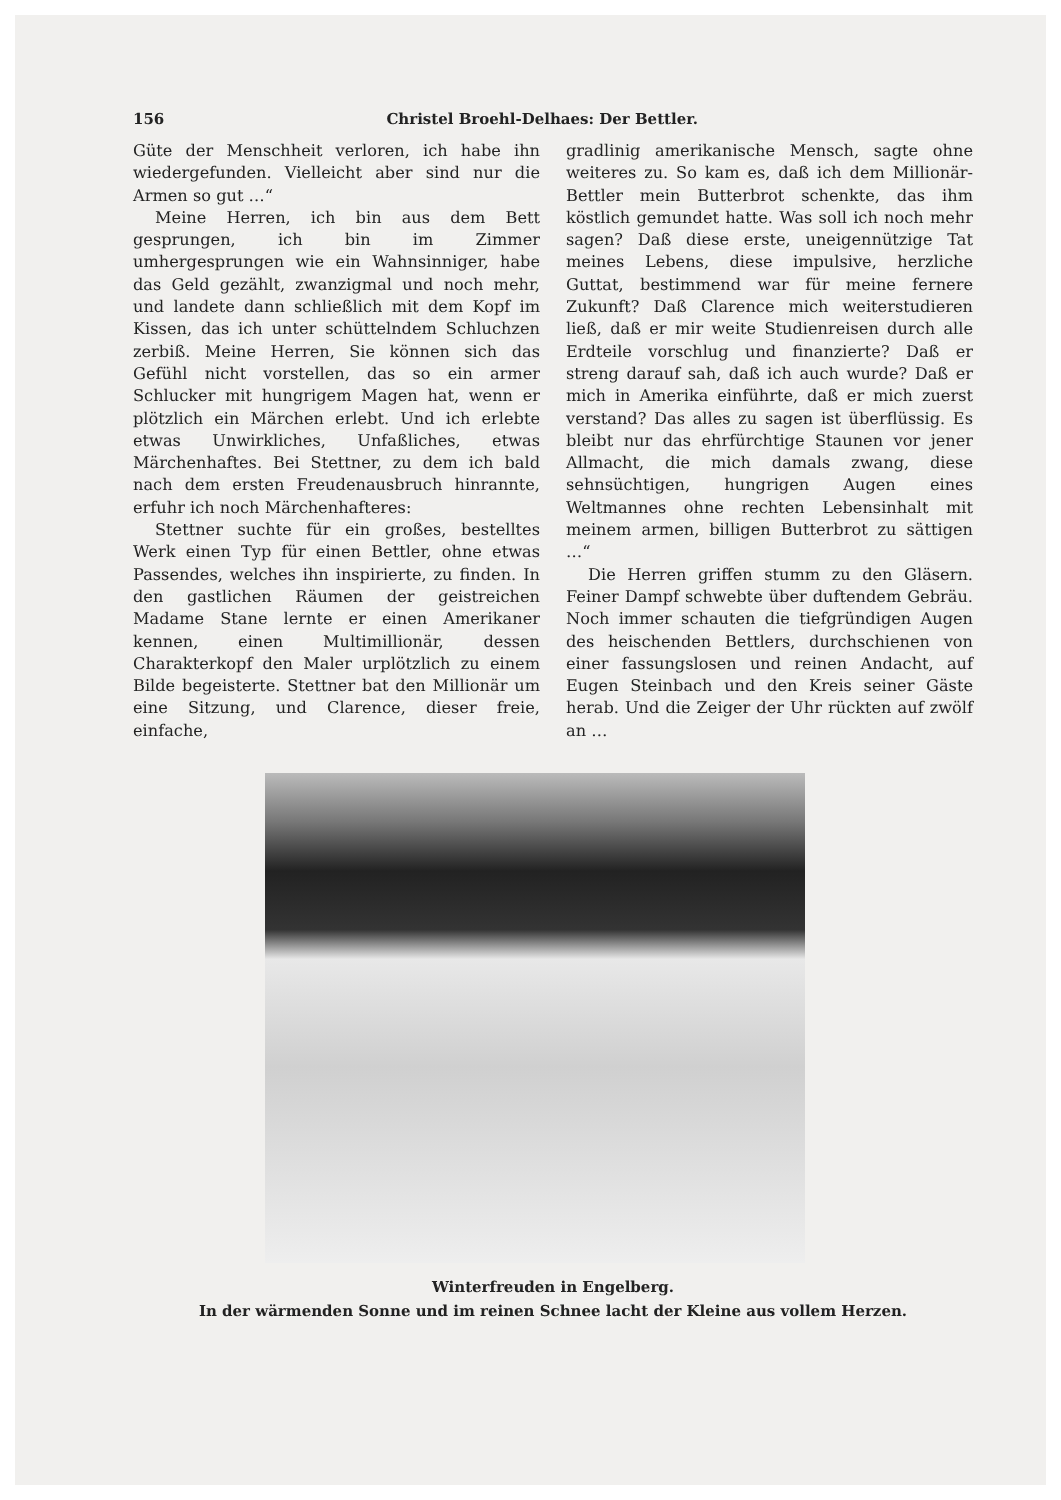156 Christel Broehl-Delhaes: Der Bettler.
Güte der Menschheit verloren, ich habe ihn wiedergefunden. Vielleicht aber sind nur die Armen so gut …“
Meine Herren, ich bin aus dem Bett gesprungen, ich bin im Zimmer umhergesprungen wie ein Wahnsinniger, habe das Geld gezählt, zwanzigmal und noch mehr, und landete dann schließlich mit dem Kopf im Kissen, das ich unter schüttelndem Schluchzen zerbiß. Meine Herren, Sie können sich das Gefühl nicht vorstellen, das so ein armer Schlucker mit hungrigem Magen hat, wenn er plötzlich ein Märchen erlebt. Und ich erlebte etwas Unwirkliches, Unfaßliches, etwas Märchenhaftes. Bei Stettner, zu dem ich bald nach dem ersten Freudenausbruch hinrannte, erfuhr ich noch Märchenhafteres:
Stettner suchte für ein großes, bestelltes Werk einen Typ für einen Bettler, ohne etwas Passendes, welches ihn inspirierte, zu finden. In den gastlichen Räumen der geistreichen Madame Stane lernte er einen Amerikaner kennen, einen Multimillionär, dessen Charakterkopf den Maler urplötzlich zu einem Bilde begeisterte. Stettner bat den Millionär um eine Sitzung, und Clarence, dieser freie, einfache,
gradlinig amerikanische Mensch, sagte ohne weiteres zu. So kam es, daß ich dem Millionär-Bettler mein Butterbrot schenkte, das ihm köstlich gemundet hatte. Was soll ich noch mehr sagen? Daß diese erste, uneigennützige Tat meines Lebens, diese impulsive, herzliche Guttat, bestimmend war für meine fernere Zukunft? Daß Clarence mich weiterstudieren ließ, daß er mir weite Studienreisen durch alle Erdteile vorschlug und finanzierte? Daß er streng darauf sah, daß ich auch wurde? Daß er mich in Amerika einführte, daß er mich zuerst verstand? Das alles zu sagen ist überflüssig. Es bleibt nur das ehrfürchtige Staunen vor jener Allmacht, die mich damals zwang, diese sehnsüchtigen, hungrigen Augen eines Weltmannes ohne rechten Lebensinhalt mit meinem armen, billigen Butterbrot zu sättigen …“
Die Herren griffen stumm zu den Gläsern. Feiner Dampf schwebte über duftendem Gebräu. Noch immer schauten die tiefgründigen Augen des heischenden Bettlers, durchschienen von einer fassungslosen und reinen Andacht, auf Eugen Steinbach und den Kreis seiner Gäste herab. Und die Zeiger der Uhr rückten auf zwölf an …
Winterfreuden in Engelberg.
In der wärmenden Sonne und im reinen Schnee lacht der Kleine aus vollem Herzen.